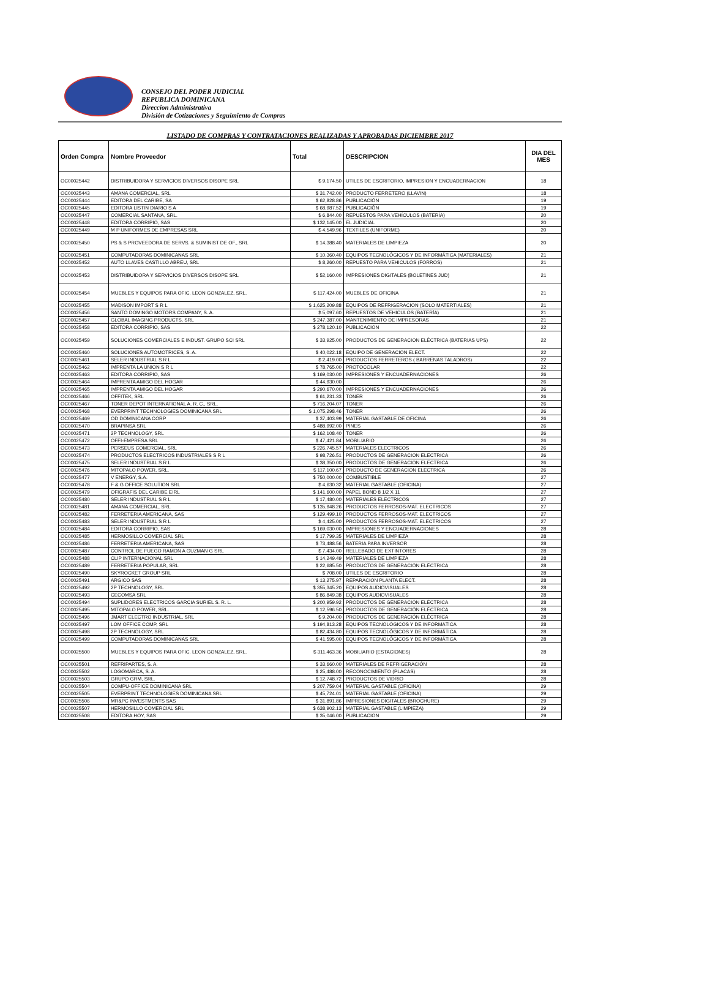CONSEJO DEL PODER JUDICIAL
REPUBLICA DOMINICANA
Direccion Administrativa
División de Cotizaciones y Seguimiento de Compras
LISTADO DE COMPRAS Y CONTRATACIONES REALIZADAS Y APROBADAS DICIEMBRE 2017
| Orden Compra | Nombre Proveedor | Total | DESCRIPCION | DIA DEL MES |
| --- | --- | --- | --- | --- |
| OC00025442 | DISTRIBUIDORA Y SERVICIOS DIVERSOS DISOPE SRL | $ 9,174.50 | UTILES DE ESCRITORIO, IMPRESION Y ENCUADERNACION | 18 |
| OC00025443 | AMANA COMERCIAL, SRL | $ 31,742.00 | PRODUCTO FERRETERO (LLAVIN) | 18 |
| OC00025444 | EDITORA DEL CARIBE, SA | $ 62,828.86 | PUBLICACIÓN | 19 |
| OC00025445 | EDITORA LISTIN DIARIO S A | $ 68,987.52 | PUBLICACIÓN | 19 |
| OC00025447 | COMERCIAL SANTANA, SRL. | $ 6,844.00 | REPUESTOS PARA VEHÍCULOS (BATERÍA) | 20 |
| OC00025448 | EDITORA CORRIPIO, SAS | $ 132,145.00 | EL JUDICIAL | 20 |
| OC00025449 | M P UNIFORMES DE EMPRESAS SRL | $ 4,549.96 | TEXTILES (UNIFORME) | 20 |
| OC00025450 | PS & S PROVEEDORA DE SERVS. & SUMINIST DE OF., SRL | $ 14,388.40 | MATERIALES DE LIMPIEZA | 20 |
| OC00025451 | COMPUTADORAS DOMINICANAS SRL | $ 10,360.40 | EQUIPOS TECNOLÓGICOS Y DE INFORMÁTICA (MATERIALES) | 21 |
| OC00025452 | AUTO LLAVES CASTILLO ABREU, SRL | $ 8,260.00 | REPUESTO PARA VEHICULOS (FORROS) | 21 |
| OC00025453 | DISTRIBUIDORA Y SERVICIOS DIVERSOS DISOPE SRL | $ 52,160.00 | IMPRESIONES DIGITALES (BOLETINES JUD) | 21 |
| OC00025454 | MUEBLES Y EQUIPOS PARA OFIC. LEON GONZALEZ, SRL. | $ 117,424.00 | MUEBLES DE OFICINA | 21 |
| OC00025455 | MADISON IMPORT S R L | $ 1,625,209.88 | EQUIPOS DE REFRIGERACION (SOLO MATERTIALES) | 21 |
| OC00025456 | SANTO DOMINGO MOTORS COMPANY, S. A. | $ 5,097.60 | REPUESTOS DE VEHICULOS (BATERÍA) | 21 |
| OC00025457 | GLOBAL IMAGING PRODUCTS, SRL | $ 247,387.00 | MANTENIMIENTO DE IMPRESORAS | 21 |
| OC00025458 | EDITORA CORRIPIO, SAS | $ 278,120.10 | PUBLICACION | 22 |
| OC00025459 | SOLUCIONES COMERCIALES E INDUST. GRUPO SCI SRL | $ 33,925.00 | PRODUCTOS DE GENERACION ELÉCTRICA (BATERIAS UPS) | 22 |
| OC00025460 | SOLUCIONES AUTOMOTRICES, S. A. | $ 40,022.18 | EQUIPO DE GENERACION ELECT. | 22 |
| OC00025461 | SELER INDUSTRIAL S R L | $ 2,419.00 | PRODUCTOS FERRETEROS ( BARRENAS TALADROS) | 22 |
| OC00025462 | IMPRENTA LA UNION S R L | $ 78,765.00 | PROTOCOLAR | 22 |
| OC00025463 | EDITORA CORRIPIO, SAS | $ 169,030.00 | IMPRESIONES Y ENCUADERNACIONES | 26 |
| OC00025464 | IMPRENTA AMIGO DEL HOGAR | $ 44,930.00 | | 26 |
| OC00025465 | IMPRENTA AMIGO DEL HOGAR | $ 290,670.00 | IMPRESIONES Y ENCUADERNACIONES | 26 |
| OC00025466 | OFFITEK, SRL | $ 61,231.33 | TONER | 26 |
| OC00025467 | TONER DEPOT INTERNATIONAL A. R. C., SRL, | $ 716,204.07 | TONER | 26 |
| OC00025468 | EVERPRINT TECHNOLOGIES DOMINICANA SRL | $ 1,075,298.46 | TONER | 26 |
| OC00025469 | OD DOMINICANA CORP | $ 37,403.99 | MATERIAL GASTABLE DE OFICINA | 26 |
| OC00025470 | BRAPINSA SRL | $ 488,992.00 | PINES | 26 |
| OC00025471 | 2P TECHNOLOGY, SRL | $ 162,108.40 | TONER | 26 |
| OC00025472 | OFFI-EMPRESA SRL | $ 47,421.84 | MOBILIARIO | 26 |
| OC00025473 | PERSEUS COMERCIAL, SRL | $ 226,745.57 | MATERIALES ELECTRICOS | 26 |
| OC00025474 | PRODUCTOS ELECTRICOS INDUSTRIALES S R L | $ 98,726.51 | PRODUCTOS DE GENERACION ELECTRICA | 26 |
| OC00025475 | SELER INDUSTRIAL S R L | $ 38,350.00 | PRODUCTOS DE GENERACION ELECTRICA | 26 |
| OC00025476 | MITOPALO POWER, SRL. | $ 117,100.67 | PRODUCTO DE GENERACION ELECTRICA | 26 |
| OC00025477 | V ENERGY, S.A. | $ 750,000.00 | COMBUSTIBLE | 27 |
| OC00025478 | F & G OFFICE SOLUTION SRL | $ 4,630.32 | MATERIAL GASTABLE (OFICINA) | 27 |
| OC00025479 | OFIGRAFIS DEL CARIBE EIRL | $ 141,600.00 | PAPEL BOND 8 1/2 X 11 | 27 |
| OC00025480 | SELER INDUSTRIAL S R L | $ 17,480.00 | MATERIALES ELECTRICOS | 27 |
| OC00025481 | AMANA COMERCIAL, SRL | $ 135,948.26 | PRODUCTOS FERROSOS-MAT. ELECTRICOS | 27 |
| OC00025482 | FERRETERIA AMERICANA, SAS | $ 129,499.10 | PRODUCTOS FERROSOS-MAT. ELECTRICOS | 27 |
| OC00025483 | SELER INDUSTRIAL S R L | $ 4,425.00 | PRODUCTOS FERROSOS-MAT. ELECTRICOS | 27 |
| OC00025484 | EDITORA CORRIPIO, SAS | $ 169,030.00 | IMPRESIONES Y ENCUADERNACIONES | 28 |
| OC00025485 | HERMOSILLO COMERCIAL SRL | $ 17,799.35 | MATERIALES DE LIMPIEZA | 28 |
| OC00025486 | FERRETERIA AMERICANA, SAS | $ 73,488.56 | BATERIA PARA INVERSOR | 28 |
| OC00025487 | CONTROL DE FUEGO RAMON A GUZMAN G SRL | $ 7,434.00 | RELLEBADO DE EXTINTORES | 28 |
| OC00025488 | CLIP INTERNACIONAL SRL | $ 14,249.49 | MATERIALES DE LIMPIEZA | 28 |
| OC00025489 | FERRETERIA POPULAR, SRL | $ 22,685.50 | PRODUCTOS DE GENERACIÓN ELÉCTRICA | 28 |
| OC00025490 | SKYROCKET GROUP SRL | $ 708.00 | UTILES DE ESCRITORIO | 28 |
| OC00025491 | ARGICO SAS | $ 13,275.97 | REPARACION PLANTA ELECT. | 28 |
| OC00025492 | 2P TECHNOLOGY, SRL | $ 355,345.20 | EQUIPOS AUDIOVISUALES | 28 |
| OC00025493 | CECOMSA SRL | $ 86,849.38 | EQUIPOS AUDIOVISUALES | 28 |
| OC00025494 | SUPLIDORES ELECTRICOS GARCIA SURIEL S. R. L. | $ 200,959.92 | PRODUCTOS DE GENERACIÓN ELÉCTRICA | 28 |
| OC00025495 | MITOPALO POWER, SRL. | $ 12,596.50 | PRODUCTOS DE GENERACIÓN ELÉCTRICA | 28 |
| OC00025496 | JMART ELECTRO INDUSTRIAL, SRL | $ 9,204.00 | PRODUCTOS DE GENERACIÓN ELÉCTRICA | 28 |
| OC00025497 | LOM OFFICE COMP, SRL | $ 194,813.28 | EQUIPOS TECNOLÓGICOS Y DE INFORMÁTICA | 28 |
| OC00025498 | 2P TECHNOLOGY, SRL | $ 82,434.80 | EQUIPOS TECNOLÓGICOS Y DE INFORMÁTICA | 28 |
| OC00025499 | COMPUTADORAS DOMINICANAS SRL | $ 41,595.00 | EQUIPOS TECNOLÓGICOS Y DE INFORMÁTICA | 28 |
| OC00025500 | MUEBLES Y EQUIPOS PARA OFIC. LEON GONZALEZ, SRL. | $ 311,463.36 | MOBILIARIO (ESTACIONES) | 28 |
| OC00025501 | REFRIPARTES, S. A. | $ 33,660.00 | MATERIALES DE REFRIGERACIÓN | 28 |
| OC00025502 | LOGOMARCA, S. A. | $ 25,488.00 | RECONOCIMIENTO (PLACAS) | 28 |
| OC00025503 | GRUPO GRM, SRL. | $ 12,748.72 | PRODUCTOS DE VIDRIO | 28 |
| OC00025504 | COMPU-OFFICE DOMINICANA SRL | $ 207,759.04 | MATERIAL GASTABLE (OFICINA) | 29 |
| OC00025505 | EVERPRINT TECHNOLOGIES DOMINICANA SRL | $ 45,724.01 | MATERIAL GASTABLE (OFICINA) | 29 |
| OC00025506 | MR&PC INVESTMENTS SAS | $ 31,891.86 | IMPRESIONES DIGITALES (BROCHURE) | 29 |
| OC00025507 | HERMOSILLO COMERCIAL SRL | $ 638,902.13 | MATERIAL GASTABLE (LIMPIEZA) | 29 |
| OC00025508 | EDITORA HOY, SAS | $ 35,046.00 | PUBLICACION | 29 |